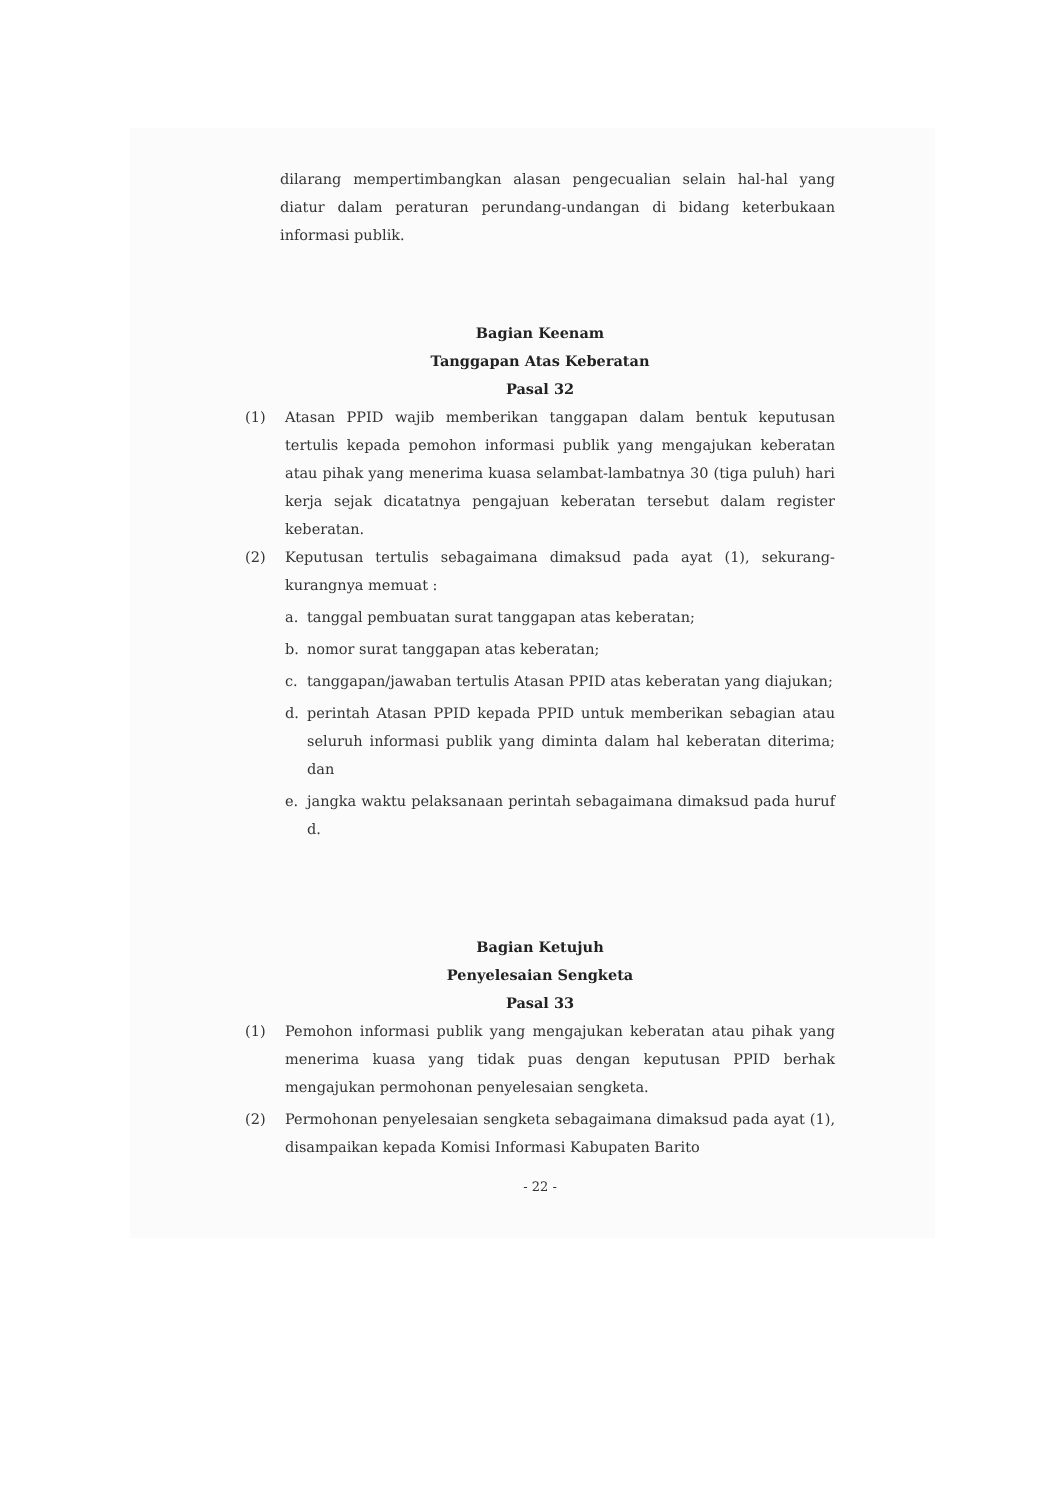dilarang mempertimbangkan alasan pengecualian selain hal-hal yang diatur dalam peraturan perundang-undangan di bidang keterbukaan informasi publik.
Bagian Keenam
Tanggapan Atas Keberatan
Pasal 32
(1) Atasan PPID wajib memberikan tanggapan dalam bentuk keputusan tertulis kepada pemohon informasi publik yang mengajukan keberatan atau pihak yang menerima kuasa selambat-lambatnya 30 (tiga puluh) hari kerja sejak dicatatnya pengajuan keberatan tersebut dalam register keberatan.
(2) Keputusan tertulis sebagaimana dimaksud pada ayat (1), sekurang- kurangnya memuat :
a. tanggal pembuatan surat tanggapan atas keberatan;
b. nomor surat tanggapan atas keberatan;
c. tanggapan/jawaban tertulis Atasan PPID atas keberatan yang diajukan;
d. perintah Atasan PPID kepada PPID untuk memberikan sebagian atau seluruh informasi publik yang diminta dalam hal keberatan diterima; dan
e. jangka waktu pelaksanaan perintah sebagaimana dimaksud pada huruf d.
Bagian Ketujuh
Penyelesaian Sengketa
Pasal 33
(1) Pemohon informasi publik yang mengajukan keberatan atau pihak yang menerima kuasa yang tidak puas dengan keputusan PPID berhak mengajukan permohonan penyelesaian sengketa.
(2) Permohonan penyelesaian sengketa sebagaimana dimaksud pada ayat (1), disampaikan kepada Komisi Informasi Kabupaten Barito
- 22 -